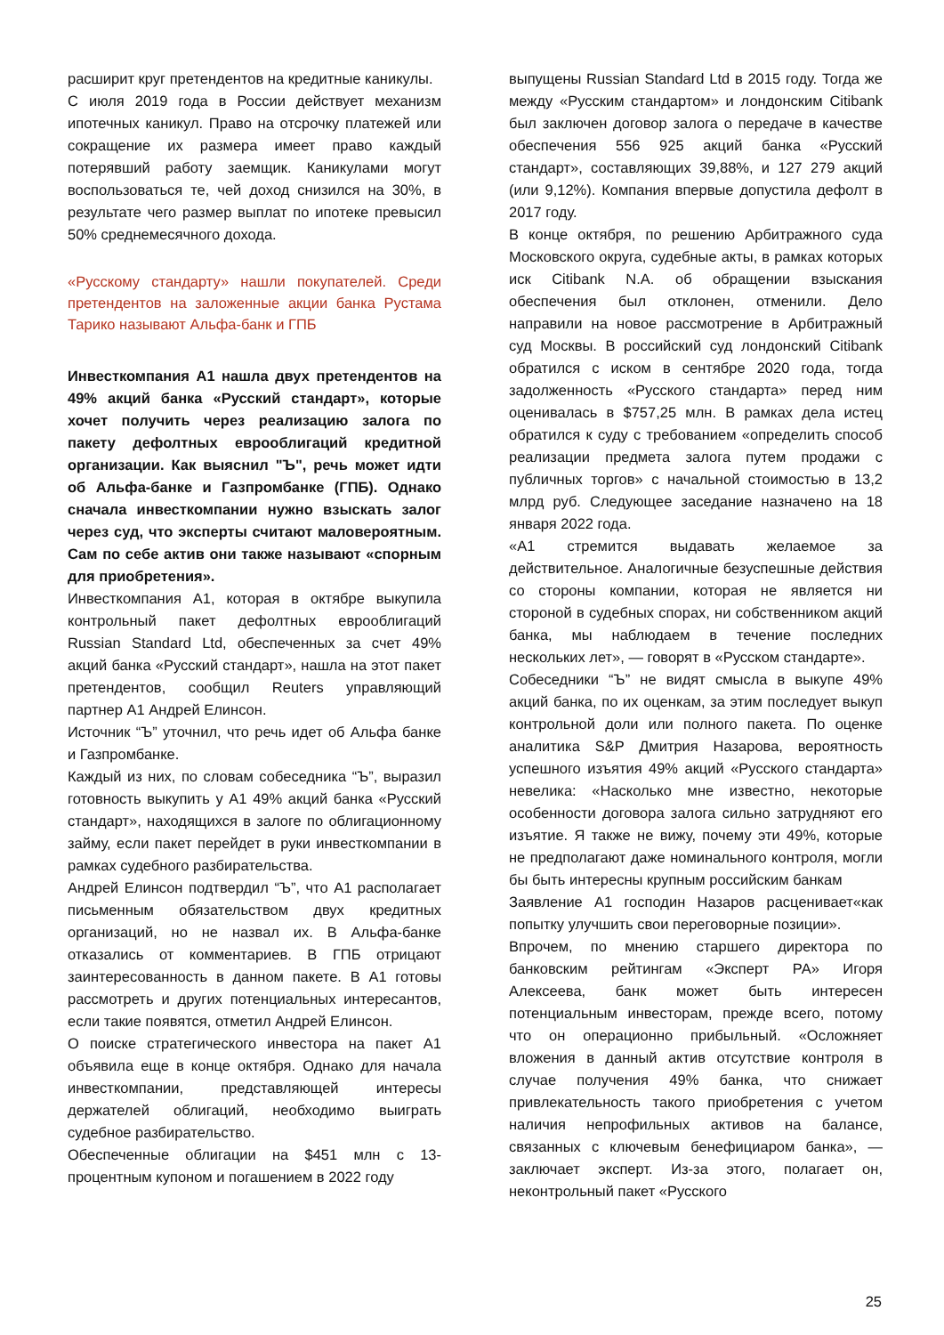расширит круг претендентов на кредитные каникулы.
С июля 2019 года в России действует механизм ипотечных каникул. Право на отсрочку платежей или сокращение их размера имеет право каждый потерявший работу заемщик. Каникулами могут воспользоваться те, чей доход снизился на 30%, в результате чего размер выплат по ипотеке превысил 50% среднемесячного дохода.
«Русскому стандарту» нашли покупателей. Среди претендентов на заложенные акции банка Рустама Тарико называют Альфа-банк и ГПБ
Инвесткомпания А1 нашла двух претендентов на 49% акций банка «Русский стандарт», которые хочет получить через реализацию залога по пакету дефолтных еврооблигаций кредитной организации. Как выяснил "Ъ", речь может идти об Альфа-банке и Газпромбанке (ГПБ). Однако сначала инвесткомпании нужно взыскать залог через суд, что эксперты считают маловероятным. Сам по себе актив они также называют «спорным для приобретения».
Инвесткомпания A1, которая в октябре выкупила контрольный пакет дефолтных еврооблигаций Russian Standard Ltd, обеспеченных за счет 49% акций банка «Русский стандарт», нашла на этот пакет претендентов, сообщил Reuters управляющий партнер A1 Андрей Елинсон.
Источник “Ъ” уточнил, что речь идет об Альфа банке и Газпромбанке.
Каждый из них, по словам собеседника “Ъ”, выразил готовность выкупить у A1 49% акций банка «Русский стандарт», находящихся в залоге по облигационному займу, если пакет перейдет в руки инвесткомпании в рамках судебного разбирательства.
Андрей Елинсон подтвердил “Ъ”, что A1 располагает письменным обязательством двух кредитных организаций, но не назвал их. В Альфа-банке отказались от комментариев. В ГПБ отрицают заинтересованность в данном пакете. В A1 готовы рассмотреть и других потенциальных интересантов, если такие появятся, отметил Андрей Елинсон.
О поиске стратегического инвестора на пакет A1 объявила еще в конце октября. Однако для начала инвесткомпании, представляющей интересы держателей облигаций, необходимо выиграть судебное разбирательство.
Обеспеченные облигации на $451 млн с 13-процентным купоном и погашением в 2022 году
выпущены Russian Standard Ltd в 2015 году. Тогда же между «Русским стандартом» и лондонским Citibank был заключен договор залога о передаче в качестве обеспечения 556 925 акций банка «Русский стандарт», составляющих 39,88%, и 127 279 акций (или 9,12%). Компания впервые допустила дефолт в 2017 году.
В конце октября, по решению Арбитражного суда Московского округа, судебные акты, в рамках которых иск Citibank N.A. об обращении взыскания обеспечения был отклонен, отменили. Дело направили на новое рассмотрение в Арбитражный суд Москвы. В российский суд лондонский Citibank обратился с иском в сентябре 2020 года, тогда задолженность «Русского стандарта» перед ним оценивалась в $757,25 млн. В рамках дела истец обратился к суду с требованием «определить способ реализации предмета залога путем продажи с публичных торгов» с начальной стоимостью в 13,2 млрд руб. Следующее заседание назначено на 18 января 2022 года.
«A1 стремится выдавать желаемое за действительное. Аналогичные безуспешные действия со стороны компании, которая не является ни стороной в судебных спорах, ни собственником акций банка, мы наблюдаем в течение последних нескольких лет», — говорят в «Русском стандарте».
Собеседники “Ъ” не видят смысла в выкупе 49% акций банка, по их оценкам, за этим последует выкуп контрольной доли или полного пакета. По оценке аналитика S&P Дмитрия Назарова, вероятность успешного изъятия 49% акций «Русского стандарта» невелика: «Насколько мне известно, некоторые особенности договора залога сильно затрудняют его изъятие. Я также не вижу, почему эти 49%, которые не предполагают даже номинального контроля, могли бы быть интересны крупным российским банкам
Заявление A1 господин Назаров расценивает«как попытку улучшить свои переговорные позиции».
Впрочем, по мнению старшего директора по банковским рейтингам «Эксперт РА» Игоря Алексеева, банк может быть интересен потенциальным инвесторам, прежде всего, потому что он операционно прибыльный. «Осложняет вложения в данный актив отсутствие контроля в случае получения 49% банка, что снижает привлекательность такого приобретения с учетом наличия непрофильных активов на балансе, связанных с ключевым бенефициаром банка», — заключает эксперт. Из-за этого, полагает он, неконтрольный пакет «Русского
25